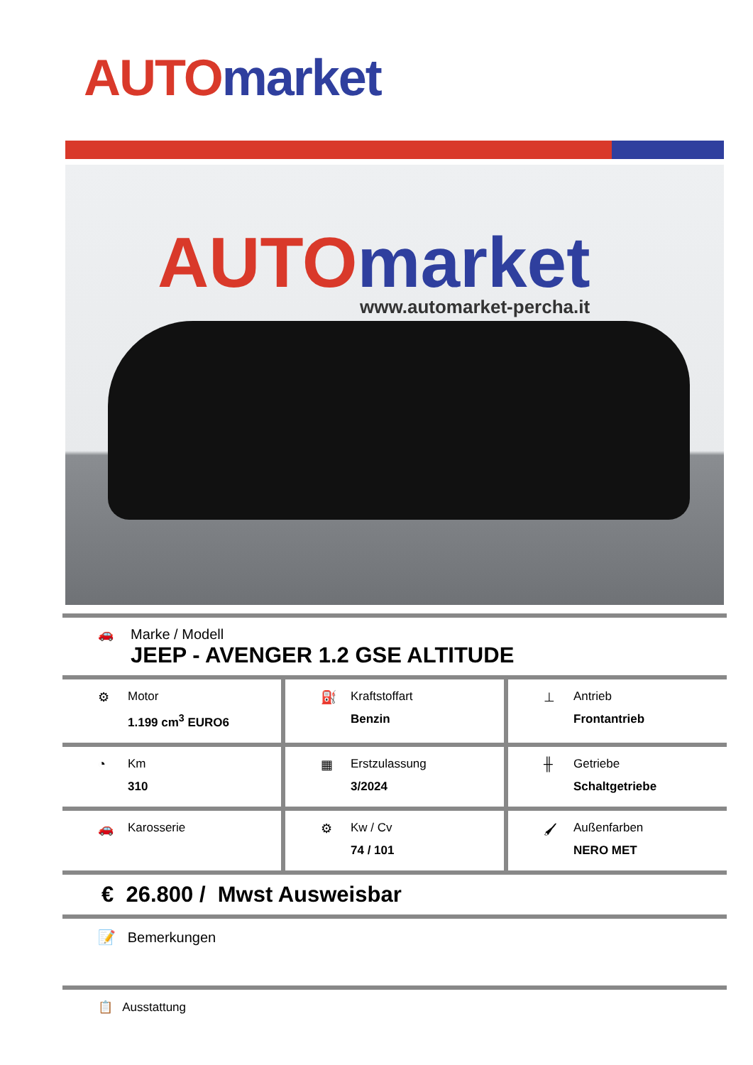AUTO market
AUTO market
www.automarket-percha.it
🚗 Marke / Modell
JEEP - AVENGER 1.2 GSE ALTITUDE
⚙ Motor
1.199 cm<sup>3</sup> EURO6
⛽ Kraftstoffart
Benzin
⊥ Antrieb
Frontantrieb
◔ Km
310
▦ Erstzulassung
3/2024
╫ Getriebe
Schaltgetriebe
🚗 Karosserie ⚙ Kw / Cv
74 / 101
🖌 Außenfarben
NERO MET
€ 26.800 / Mwst Ausweisbar
📝 Bemerkungen
📋 Ausstattung